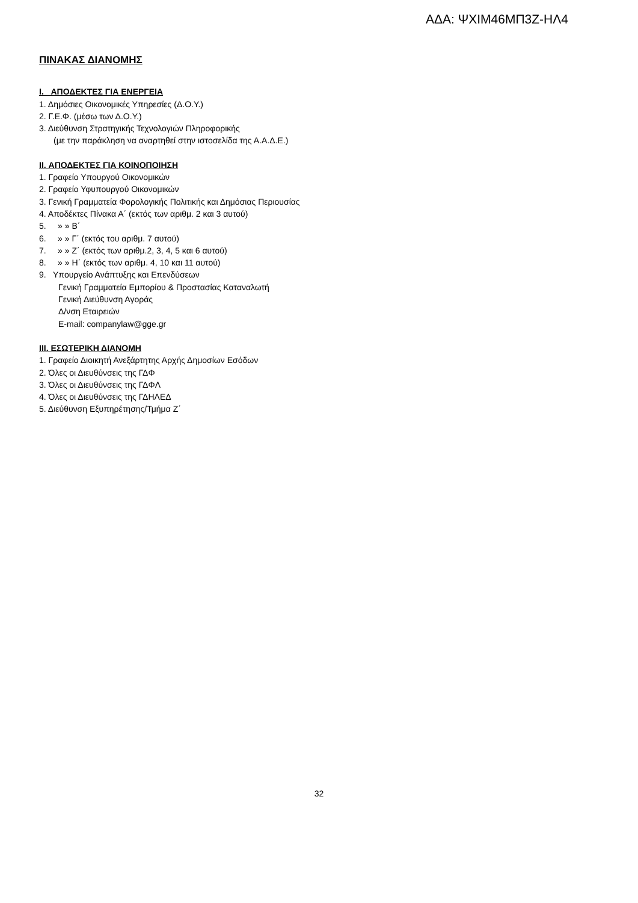ΑΔΑ: ΨΧΙΜ46ΜΠ3Ζ-ΗΛ4
ΠΙΝΑΚΑΣ ΔΙΑΝΟΜΗΣ
I. ΑΠΟΔΕΚΤΕΣ ΓΙΑ ΕΝΕΡΓΕΙΑ
1. Δημόσιες Οικονομικές Υπηρεσίες (Δ.Ο.Υ.)
2. Γ.Ε.Φ. (μέσω των Δ.Ο.Υ.)
3. Διεύθυνση Στρατηγικής Τεχνολογιών Πληροφορικής
(με την παράκληση να αναρτηθεί στην ιστοσελίδα της Α.Α.Δ.Ε.)
II. ΑΠΟΔΕΚΤΕΣ ΓΙΑ ΚΟΙΝΟΠΟΙΗΣΗ
1. Γραφείο Υπουργού Οικονομικών
2. Γραφείο Υφυπουργού Οικονομικών
3. Γενική Γραμματεία Φορολογικής Πολιτικής και Δημόσιας Περιουσίας
4. Αποδέκτες Πίνακα Α΄ (εκτός των αριθμ. 2 και 3 αυτού)
5. » » Β΄
6. » » Γ΄ (εκτός του αριθμ. 7 αυτού)
7. » » Ζ΄ (εκτός των αριθμ.2, 3, 4, 5 και 6 αυτού)
8. » » Η΄ (εκτός των αριθμ. 4, 10 και 11 αυτού)
9. Υπουργείο Ανάπτυξης και Επενδύσεων
Γενική Γραμματεία Εμπορίου & Προστασίας Καταναλωτή
Γενική Διεύθυνση Αγοράς
Δ/νση Εταιρειών
E-mail: companylaw@gge.gr
III. ΕΣΩΤΕΡΙΚΗ ΔΙΑΝΟΜΗ
1. Γραφείο Διοικητή Ανεξάρτητης Αρχής Δημοσίων Εσόδων
2. Όλες οι Διευθύνσεις της ΓΔΦ
3. Όλες οι Διευθύνσεις της ΓΔΦΛ
4. Όλες οι Διευθύνσεις της ΓΔΗΛΕΔ
5. Διεύθυνση Εξυπηρέτησης/Τμήμα Ζ΄
32